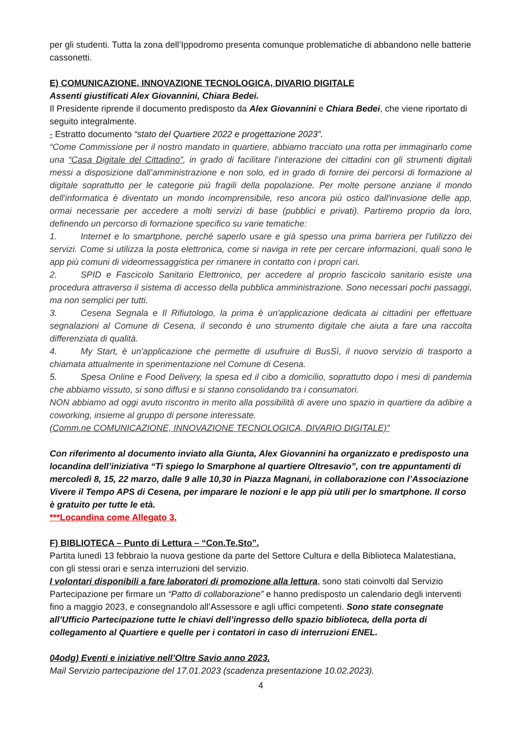per gli studenti. Tutta la zona dell’Ippodromo presenta comunque problematiche di abbandono nelle batterie cassonetti.
E) COMUNICAZIONE, INNOVAZIONE TECNOLOGICA, DIVARIO DIGITALE
Assenti giustificati Alex Giovannini, Chiara Bedei.
Il Presidente riprende il documento predisposto da Alex Giovannini e Chiara Bedei, che viene riportato di seguito integralmente.
- Estratto documento “stato del Quartiere 2022 e progettazione 2023”.
“Come Commissione per il nostro mandato in quartiere, abbiamo tracciato una rotta per immaginarlo come una “Casa Digitale del Cittadino”, in grado di facilitare l’interazione dei cittadini con gli strumenti digitali messi a disposizione dall’amministrazione e non solo, ed in grado di fornire dei percorsi di formazione al digitale soprattutto per le categorie più fragili della popolazione. Per molte persone anziane il mondo dell'informatica è diventato un mondo incomprensibile, reso ancora più ostico dall'invasione delle app, ormai necessarie per accedere a molti servizi di base (pubblici e privati). Partiremo proprio da loro, definendo un percorso di formazione specifico su varie tematiche:
1. Internet e lo smartphone, perché saperlo usare e già spesso una prima barriera per l'utilizzo dei servizi. Come si utilizza la posta elettronica, come si naviga in rete per cercare informazioni, quali sono le app più comuni di videomessaggistica per rimanere in contatto con i propri cari.
2. SPID e Fascicolo Sanitario Elettronico, per accedere al proprio fascicolo sanitario esiste una procedura attraverso il sistema di accesso della pubblica amministrazione. Sono necessari pochi passaggi, ma non semplici per tutti.
3. Cesena Segnala e Il Rifiutologo, la prima è un'applicazione dedicata ai cittadini per effettuare segnalazioni al Comune di Cesena, il secondo è uno strumento digitale che aiuta a fare una raccolta differenziata di qualità.
4. My Start, è un'applicazione che permette di usufruire di BusSì, il nuovo servizio di trasporto a chiamata attualmente in sperimentazione nel Comune di Cesena.
5. Spesa Online e Food Delivery, la spesa ed il cibo a domicilio, soprattutto dopo i mesi di pandemia che abbiamo vissuto, si sono diffusi e si stanno consolidando tra i consumatori.
NON abbiamo ad oggi avuto riscontro in merito alla possibilità di avere uno spazio in quartiere da adibire a coworking, insieme al gruppo di persone interessate.
(Comm.ne COMUNICAZIONE, INNOVAZIONE TECNOLOGICA, DIVARIO DIGITALE)”
Con riferimento al documento inviato alla Giunta, Alex Giovannini ha organizzato e predisposto una locandina dell’iniziativa “Ti spiego lo Smarphone al quartiere Oltresavio”, con tre appuntamenti di mercoledì 8, 15, 22 marzo, dalle 9 alle 10,30 in Piazza Magnani, in collaborazione con l’Associazione Vivere il Tempo APS di Cesena, per imparare le nozioni e le app più utili per lo smartphone. Il corso è gratuito per tutte le età.
***Locandina come Allegato 3.
F) BIBLIOTECA – Punto di Lettura – “Con.Te.Sto”.
Partita lunedì 13 febbraio la nuova gestione da parte del Settore Cultura e della Biblioteca Malatestiana, con gli stessi orari e senza interruzioni del servizio.
I volontari disponibili a fare laboratori di promozione alla lettura, sono stati coinvolti dal Servizio Partecipazione per firmare un “Patto di collaborazione” e hanno predisposto un calendario degli interventi fino a maggio 2023, e consegnandolo all’Assessore e agli uffici competenti. Sono state consegnate all’Ufficio Partecipazione tutte le chiavi dell’ingresso dello spazio biblioteca, della porta di collegamento al Quartiere e quelle per i contatori in caso di interruzioni ENEL.
04odg) Eventi e iniziative nell’Oltre Savio anno 2023.
Mail Servizio partecipazione del 17.01.2023 (scadenza presentazione 10.02.2023).
4